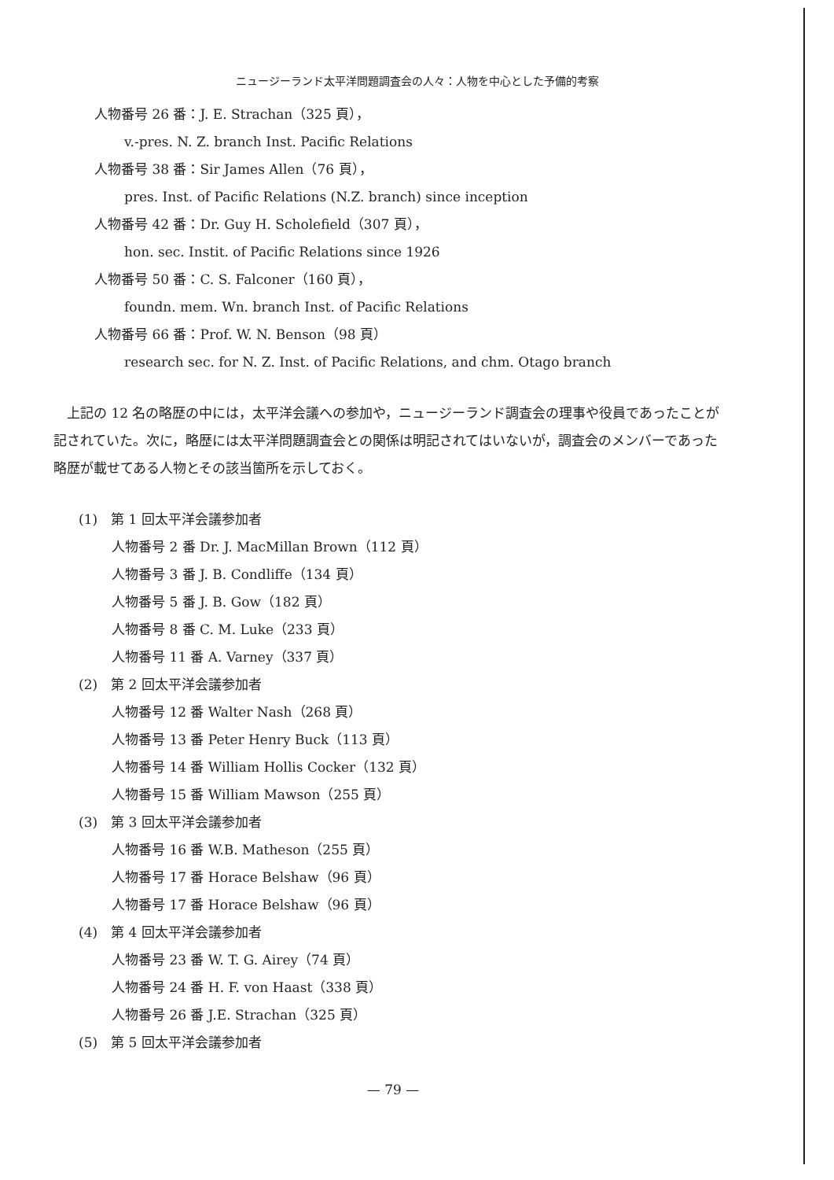ニュージーランド太平洋問題調査会の人々：人物を中心とした予備的考察
人物番号 26 番：J. E. Strachan（325 頁），
v.-pres. N. Z. branch Inst. Pacific Relations
人物番号 38 番：Sir James Allen（76 頁），
pres. Inst. of Pacific Relations (N.Z. branch) since inception
人物番号 42 番：Dr. Guy H. Scholefield（307 頁），
hon. sec. Instit. of Pacific Relations since 1926
人物番号 50 番：C. S. Falconer（160 頁），
foundn. mem. Wn. branch Inst. of Pacific Relations
人物番号 66 番：Prof. W. N. Benson（98 頁）
research sec. for N. Z. Inst. of Pacific Relations, and chm. Otago branch
　上記の 12 名の略歴の中には，太平洋会議への参加や，ニュージーランド調査会の理事や役員であったことが記されていた。次に，略歴には太平洋問題調査会との関係は明記されてはいないが，調査会のメンバーであった略歴が載せてある人物とその該当箇所を示しておく。
(1)　第 1 回太平洋会議参加者
人物番号 2 番 Dr. J. MacMillan Brown（112 頁）
人物番号 3 番 J. B. Condliffe（134 頁）
人物番号 5 番 J. B. Gow（182 頁）
人物番号 8 番 C. M. Luke（233 頁）
人物番号 11 番 A. Varney（337 頁）
(2)　第 2 回太平洋会議参加者
人物番号 12 番 Walter Nash（268 頁）
人物番号 13 番 Peter Henry Buck（113 頁）
人物番号 14 番 William Hollis Cocker（132 頁）
人物番号 15 番 William Mawson（255 頁）
(3)　第 3 回太平洋会議参加者
人物番号 16 番 W.B. Matheson（255 頁）
人物番号 17 番 Horace Belshaw（96 頁）
人物番号 17 番 Horace Belshaw（96 頁）
(4)　第 4 回太平洋会議参加者
人物番号 23 番 W. T. G. Airey（74 頁）
人物番号 24 番 H. F. von Haast（338 頁）
人物番号 26 番 J.E. Strachan（325 頁）
(5)　第 5 回太平洋会議参加者
— 79 —